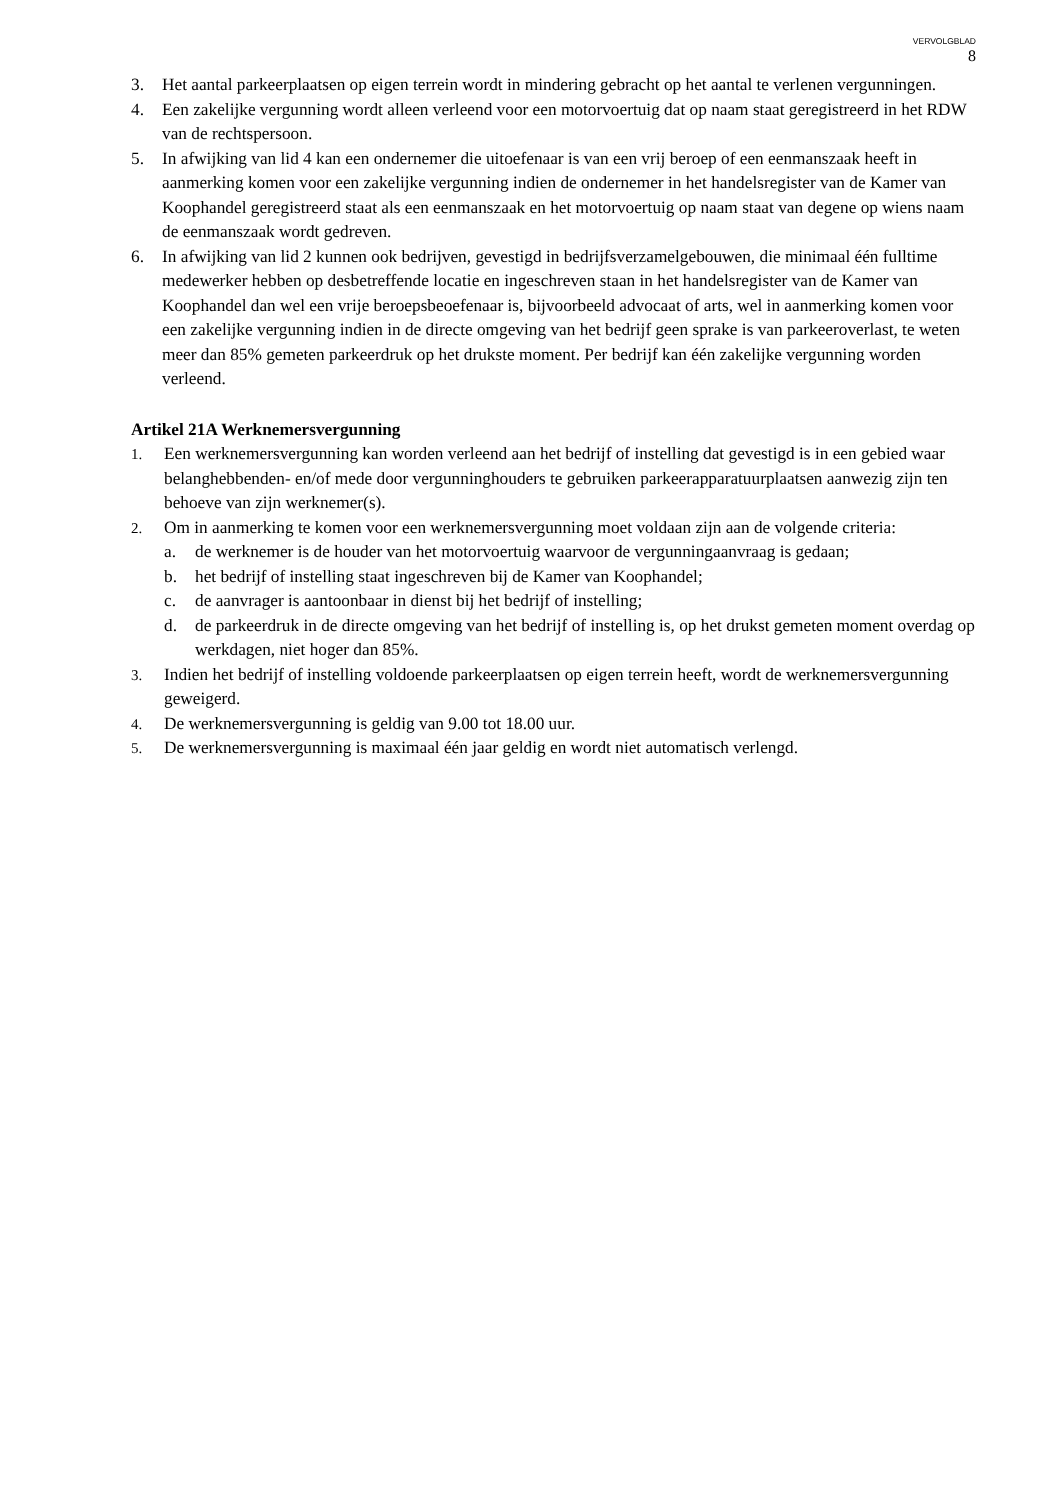VERVOLGBLAD
8
3. Het aantal parkeerplaatsen op eigen terrein wordt in mindering gebracht op het aantal te verlenen vergunningen.
4. Een zakelijke vergunning wordt alleen verleend voor een motorvoertuig dat op naam staat geregistreerd in het RDW van de rechtspersoon.
5. In afwijking van lid 4 kan een ondernemer die uitoefenaar is van een vrij beroep of een eenmanszaak heeft in aanmerking komen voor een zakelijke vergunning indien de ondernemer in het handelsregister van de Kamer van Koophandel geregistreerd staat als een eenmanszaak en het motorvoertuig op naam staat van degene op wiens naam de eenmanszaak wordt gedreven.
6. In afwijking van lid 2 kunnen ook bedrijven, gevestigd in bedrijfsverzamelgebouwen, die minimaal één fulltime medewerker hebben op desbetreffende locatie en ingeschreven staan in het handelsregister van de Kamer van Koophandel dan wel een vrije beroepsbeoefenaar is, bijvoorbeeld advocaat of arts, wel in aanmerking komen voor een zakelijke vergunning indien in de directe omgeving van het bedrijf geen sprake is van parkeeroverlast, te weten meer dan 85% gemeten parkeerdruk op het drukste moment. Per bedrijf kan één zakelijke vergunning worden verleend.
Artikel 21A Werknemersvergunning
1. Een werknemersvergunning kan worden verleend aan het bedrijf of instelling dat gevestigd is in een gebied waar belanghebbenden- en/of mede door vergunninghouders te gebruiken parkeerapparatuurplaatsen aanwezig zijn ten behoeve van zijn werknemer(s).
2. Om in aanmerking te komen voor een werknemersvergunning moet voldaan zijn aan de volgende criteria:
a. de werknemer is de houder van het motorvoertuig waarvoor de vergunningaanvraag is gedaan;
b. het bedrijf of instelling staat ingeschreven bij de Kamer van Koophandel;
c. de aanvrager is aantoonbaar in dienst bij het bedrijf of instelling;
d. de parkeerdruk in de directe omgeving van het bedrijf of instelling is, op het drukst gemeten moment overdag op werkdagen, niet hoger dan 85%.
3. Indien het bedrijf of instelling voldoende parkeerplaatsen op eigen terrein heeft, wordt de werknemersvergunning geweigerd.
4. De werknemersvergunning is geldig van 9.00 tot 18.00 uur.
5. De werknemersvergunning is maximaal één jaar geldig en wordt niet automatisch verlengd.